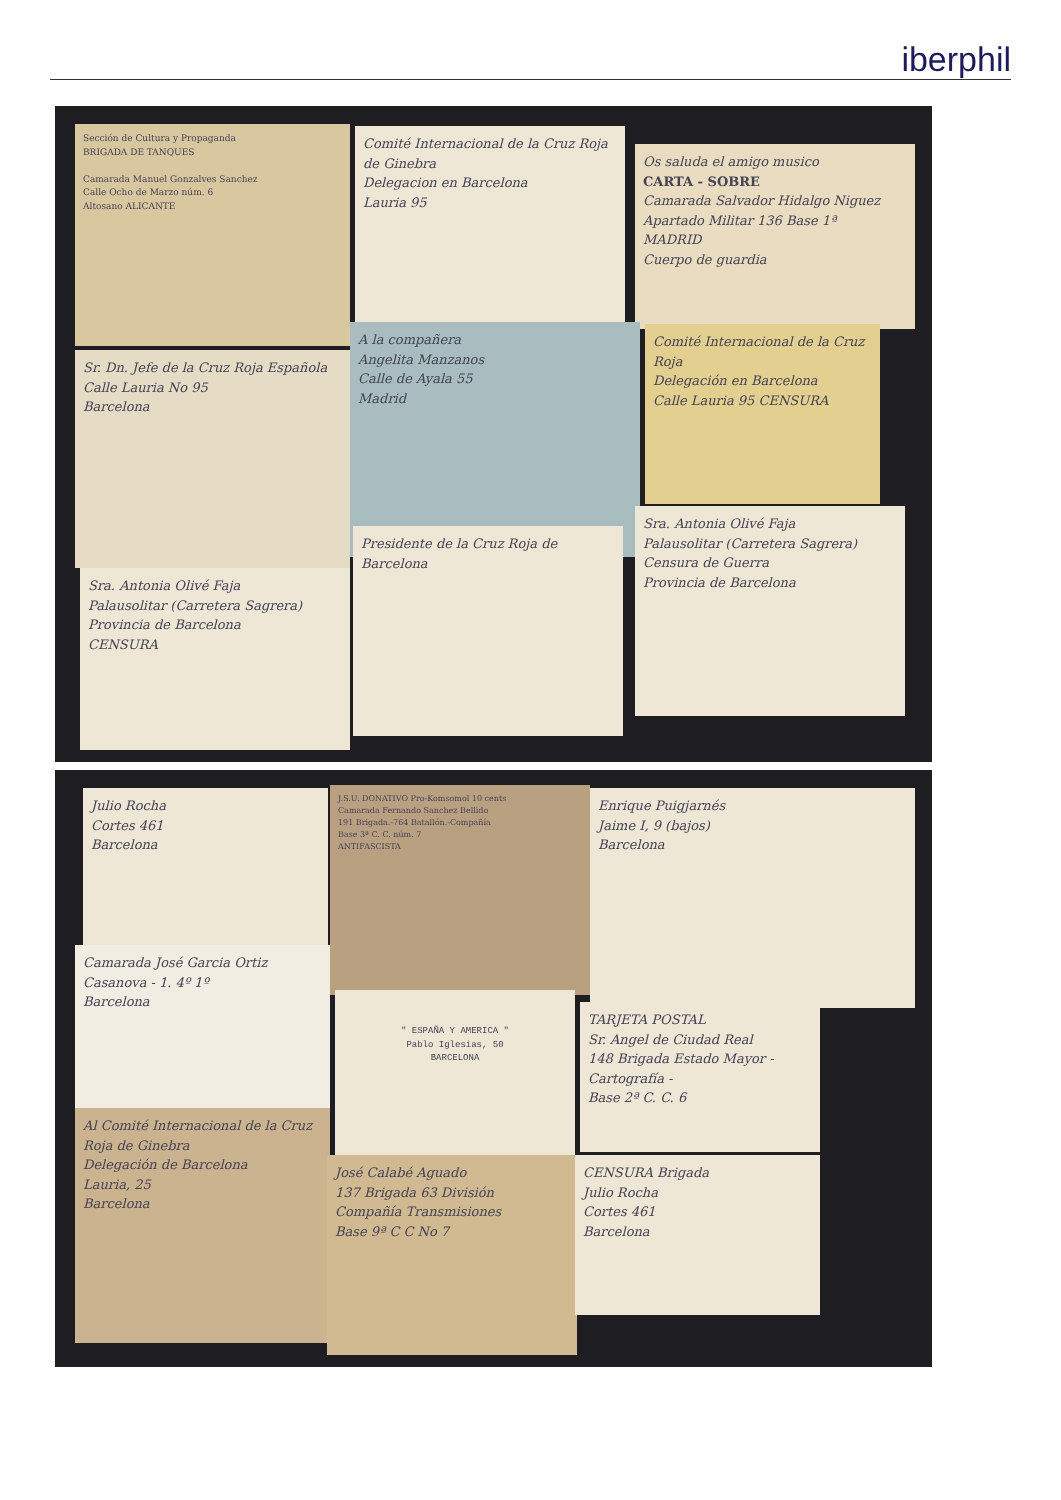iberphil
Sección de Cultura y Propaganda
BRIGADA DE TANQUES
Camarada Manuel Gonzalves Sanchez
Calle Ocho de Marzo núm. 6
Altosano ALICANTE
Comité Internacional de la Cruz Roja de Ginebra
Delegacion en Barcelona
Lauria 95
Os saluda el amigo musico
CARTA - SOBRE
Camarada Salvador Hidalgo Niguez
Apartado Militar 136 Base 1ª
MADRID
Cuerpo de guardia
Sr. Dn. Jefe de la Cruz Roja Española
Calle Lauria No 95
Barcelona
A la compañera
Angelita Manzanos
Calle de Ayala 55
Madrid
Comité Internacional de la Cruz Roja
Delegación en Barcelona
Calle Lauria 95 CENSURA
Sra. Antonia Olivé Faja
Palausolitar (Carretera Sagrera)
Provincia de Barcelona
CENSURA
Presidente de la Cruz Roja de Barcelona
Sra. Antonia Olivé Faja
Palausolitar (Carretera Sagrera)
Censura de Guerra
Provincia de Barcelona
Julio Rocha
Cortes 461
Barcelona
J.S.U. DONATIVO Pro-Komsomol 10 cents
Camarada Fernando Sanchez Bellido
191 Brigada.-764 Batallón.-Compañía
Base 3ª C. C. núm. 7
ANTIFASCISTA
Enrique Puigjarnés
Jaime I, 9 (bajos)
Barcelona
Camarada José Garcia Ortiz
Casanova - 1. 4º 1º
Barcelona
" ESPAÑA Y AMERICA "
Pablo Iglesias, 50
BARCELONA
TARJETA POSTAL
Sr. Angel de Ciudad Real
148 Brigada Estado Mayor - Cartografía -
Base 2ª C. C. 6
Al Comité Internacional de la Cruz Roja de Ginebra
Delegación de Barcelona
Lauria, 25
Barcelona
José Calabé Aguado
137 Brigada 63 División
Compañía Transmisiones
Base 9ª C C No 7
CENSURA Brigada
Julio Rocha
Cortes 461
Barcelona